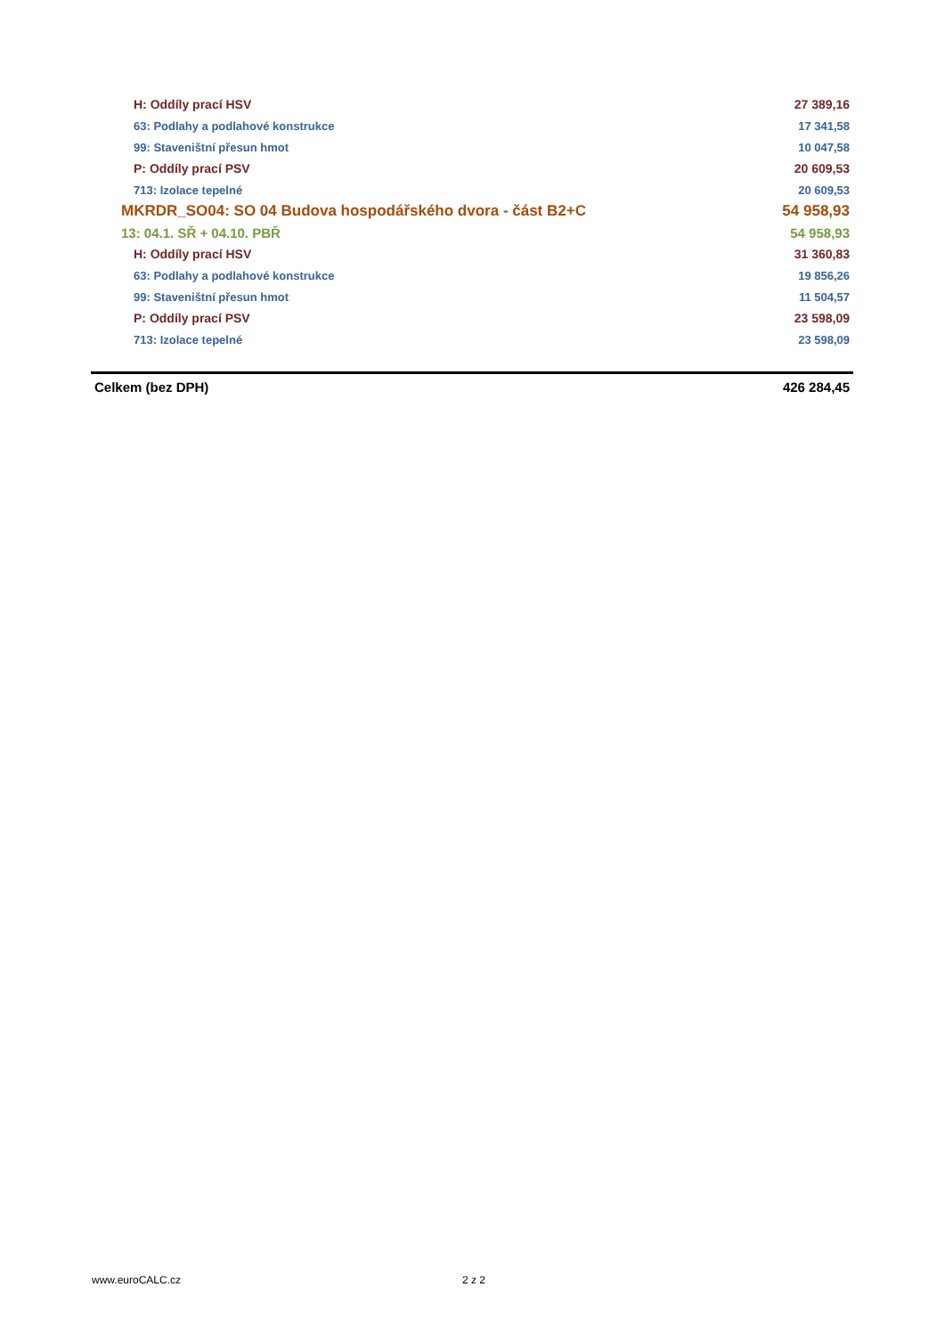| H: Oddíly prací HSV | 27 389,16 |
| 63: Podlahy a podlahové konstrukce | 17 341,58 |
| 99: Staveništní přesun hmot | 10 047,58 |
| P: Oddíly prací PSV | 20 609,53 |
| 713: Izolace tepelné | 20 609,53 |
| MKRDR_SO04: SO 04 Budova hospodářského dvora - část B2+C | 54 958,93 |
| 13: 04.1. SŘ + 04.10. PBŘ | 54 958,93 |
| H: Oddíly prací HSV | 31 360,83 |
| 63: Podlahy a podlahové konstrukce | 19 856,26 |
| 99: Staveništní přesun hmot | 11 504,57 |
| P: Oddíly prací PSV | 23 598,09 |
| 713: Izolace tepelné | 23 598,09 |
| Celkem (bez DPH) | 426 284,45 |
www.euroCALC.cz 2 z 2